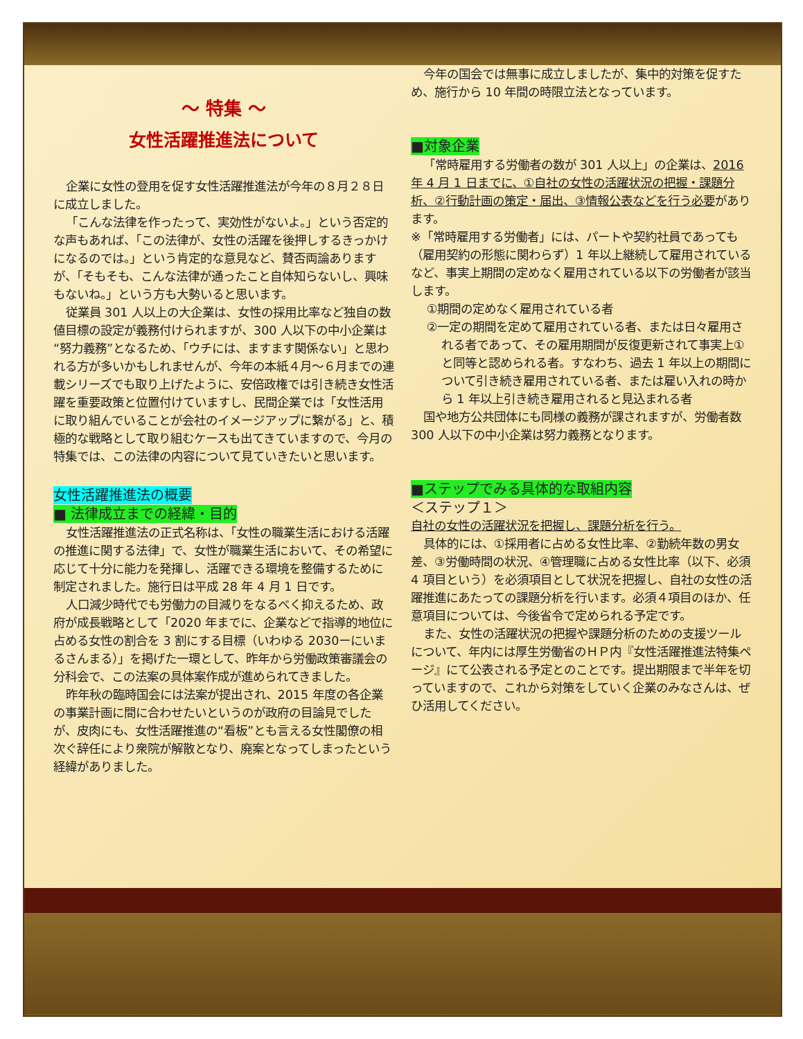～ 特集 ～
女性活躍推進法について
企業に女性の登用を促す女性活躍推進法が今年の８月２８日に成立しました。
「こんな法律を作ったって、実効性がないよ。」という否定的な声もあれば、「この法律が、女性の活躍を後押しするきっかけになるのでは。」という肯定的な意見など、賛否両論ありますが、「そもそも、こんな法律が通ったこと自体知らないし、興味もないね。」という方も大勢いると思います。
従業員 301 人以上の大企業は、女性の採用比率など独自の数値目標の設定が義務付けられますが、300 人以下の中小企業は“努力義務”となるため、「ウチには、ますます関係ない」と思われる方が多いかもしれませんが、今年の本紙４月～６月までの連載シリーズでも取り上げたように、安倍政権では引き続き女性活躍を重要政策と位置付けていますし、民間企業では「女性活用に取り組んでいることが会社のイメージアップに繋がる」と、積極的な戦略として取り組むケースも出てきていますので、今月の特集では、この法律の内容について見ていきたいと思います。
女性活躍推進法の概要
■ 法律成立までの経緯・目的
女性活躍推進法の正式名称は、「女性の職業生活における活躍の推進に関する法律」で、女性が職業生活において、その希望に応じて十分に能力を発揮し、活躍できる環境を整備するために制定されました。施行日は平成 28 年 4 月 1 日です。
人口減少時代でも労働力の目減りをなるべく抑えるため、政府が成長戦略として「2020 年までに、企業などで指導的地位に占める女性の割合を 3 割にする目標（いわゆる 2030ーにいまるさんまる）」を掲げた一環として、昨年から労働政策審議会の分科会で、この法案の具体案作成が進められてきました。
昨年秋の臨時国会には法案が提出され、2015 年度の各企業の事業計画に間に合わせたいというのが政府の目論見でしたが、皮肉にも、女性活躍推進の“看板”とも言える女性閣僚の相次ぐ辞任により衆院が解散となり、廃案となってしまったという経緯がありました。
今年の国会では無事に成立しましたが、集中的対策を促すため、施行から 10 年間の時限立法となっています。
■対象企業
「常時雇用する労働者の数が 301 人以上」の企業は、2016 年 4 月 1 日までに、①自社の女性の活躍状況の把握・課題分析、②行動計画の策定・届出、③情報公表などを行う必要があります。
※「常時雇用する労働者」には、パートや契約社員であっても（雇用契約の形態に関わらず）1 年以上継続して雇用されているなど、事実上期間の定めなく雇用されている以下の労働者が該当します。
①期間の定めなく雇用されている者
②一定の期間を定めて雇用されている者、または日々雇用される者であって、その雇用期間が反復更新されて事実上①と同等と認められる者。すなわち、過去 1 年以上の期間について引き続き雇用されている者、または雇い入れの時から 1 年以上引き続き雇用されると見込まれる者
国や地方公共団体にも同様の義務が課されますが、労働者数 300 人以下の中小企業は努力義務となります。
■ステップでみる具体的な取組内容
＜ステップ１＞
自社の女性の活躍状況を把握し、課題分析を行う。
具体的には、①採用者に占める女性比率、②勤続年数の男女差、③労働時間の状況、④管理職に占める女性比率（以下、必須 4 項目という）を必須項目として状況を把握し、自社の女性の活躍推進にあたっての課題分析を行います。必須４項目のほか、任意項目については、今後省令で定められる予定です。
また、女性の活躍状況の把握や課題分析のための支援ツールについて、年内には厚生労働省のＨＰ内『女性活躍推進法特集ページ』にて公表される予定とのことです。提出期限まで半年を切っていますので、これから対策をしていく企業のみなさんは、ぜひ活用してください。